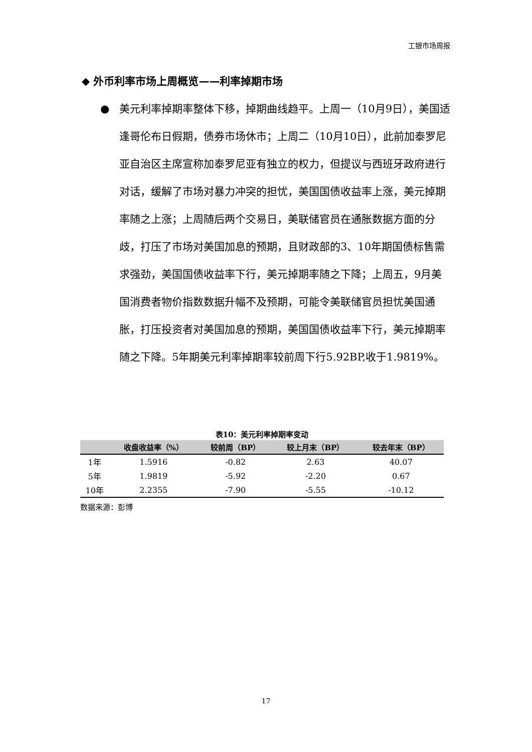工银市场周报
◆ 外币利率市场上周概览——利率掉期市场
● 美元利率掉期率整体下移，掉期曲线趋平。上周一（10月9日），美国适逢哥伦布日假期，债券市场休市；上周二（10月10日），此前加泰罗尼亚自治区主席宣称加泰罗尼亚有独立的权力，但提议与西班牙政府进行对话，缓解了市场对暴力冲突的担忧，美国国债收益率上涨，美元掉期率随之上涨；上周随后两个交易日，美联储官员在通胀数据方面的分歧，打压了市场对美国加息的预期，且财政部的3、10年期国债标售需求强劲，美国国债收益率下行，美元掉期率随之下降；上周五，9月美国消费者物价指数数据升幅不及预期，可能令美联储官员担忧美国通胀，打压投资者对美国加息的预期，美国国债收益率下行，美元掉期率随之下降。5年期美元利率掉期率较前周下行5.92BP,收于1.9819%。
表10：美元利率掉期率变动
| | 收盘收益率（%） | 较前周（BP） | 较上月末（BP） | 较去年末（BP） |
| --- | --- | --- | --- | --- |
| 1年 | 1.5916 | -0.82 | 2.63 | 40.07 |
| 5年 | 1.9819 | -5.92 | -2.20 | 0.67 |
| 10年 | 2.2355 | -7.90 | -5.55 | -10.12 |
数据来源：彭博
17